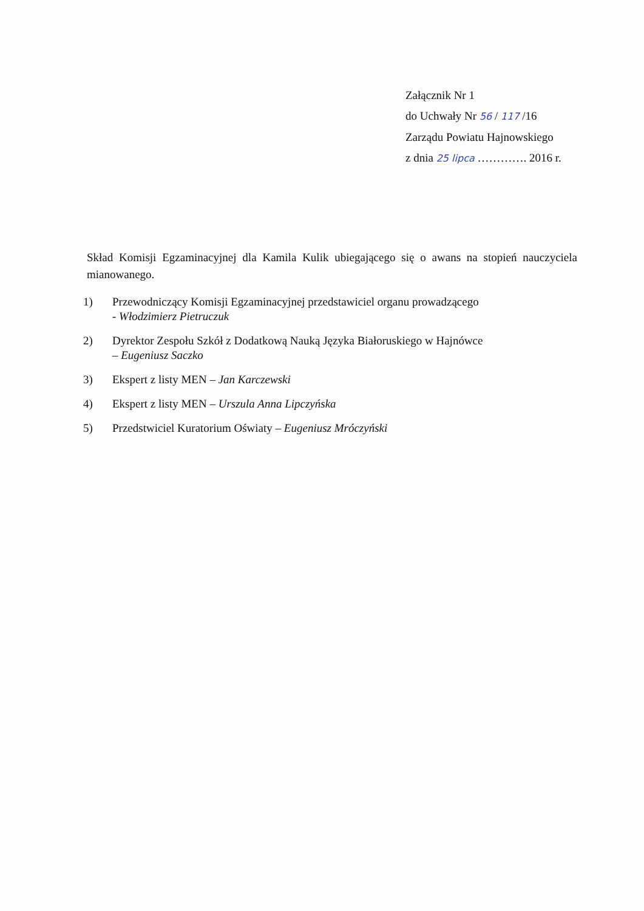Załącznik Nr 1
do Uchwały Nr 56 / 117 /16
Zarządu Powiatu Hajnowskiego
z dnia 25 lipca …………. 2016 r.
Skład Komisji Egzaminacyjnej dla Kamila Kulik ubiegającego się o awans na stopień nauczyciela mianowanego.
1) Przewodniczący Komisji Egzaminacyjnej przedstawiciel organu prowadzącego
- Włodzimierz Pietruczuk
2) Dyrektor Zespołu Szkół z Dodatkową Nauką Języka Białoruskiego w Hajnówce
– Eugeniusz Saczko
3) Ekspert z listy MEN – Jan Karczewski
4) Ekspert z listy MEN – Urszula Anna Lipczyńska
5) Przedstwiciel Kuratorium Oświaty – Eugeniusz Mróczyński